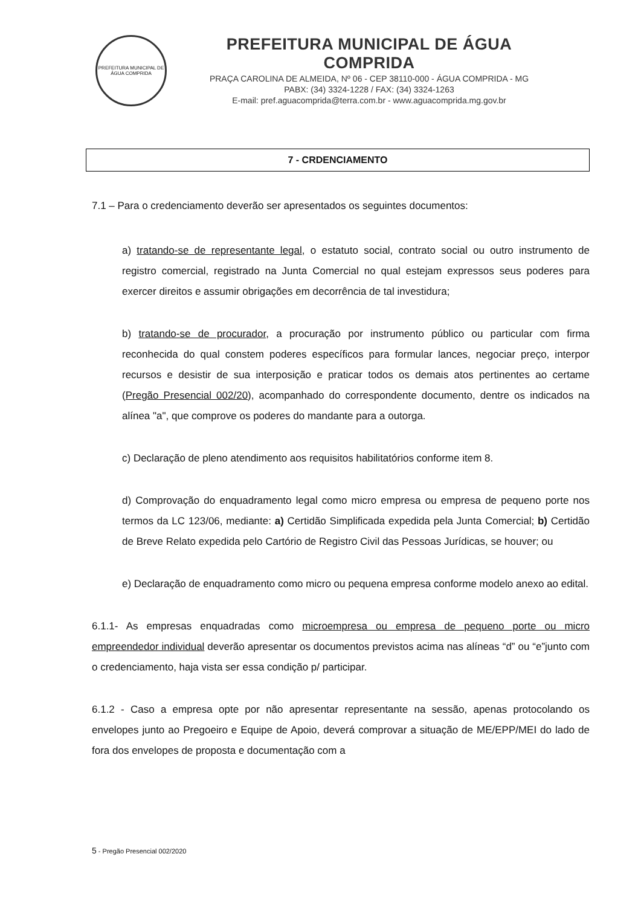PREFEITURA MUNICIPAL DE ÁGUA COMPRIDA
PREFEITURA MUNICIPAL DE ÁGUA COMPRIDA
PRAÇA CAROLINA DE ALMEIDA, Nº 06 - CEP 38110-000 - ÁGUA COMPRIDA - MG
PABX: (34) 3324-1228 / FAX: (34) 3324-1263
E-mail: pref.aguacomprida@terra.com.br - www.aguacomprida.mg.gov.br
7 - CRDENCIAMENTO
7.1 – Para o credenciamento deverão ser apresentados os seguintes documentos:
a) tratando-se de representante legal, o estatuto social, contrato social ou outro instrumento de registro comercial, registrado na Junta Comercial no qual estejam expressos seus poderes para exercer direitos e assumir obrigações em decorrência de tal investidura;
b) tratando-se de procurador, a procuração por instrumento público ou particular com firma reconhecida do qual constem poderes específicos para formular lances, negociar preço, interpor recursos e desistir de sua interposição e praticar todos os demais atos pertinentes ao certame (Pregão Presencial 002/20), acompanhado do correspondente documento, dentre os indicados na alínea "a", que comprove os poderes do mandante para a outorga.
c) Declaração de pleno atendimento aos requisitos habilitatórios conforme item 8.
d) Comprovação do enquadramento legal como micro empresa ou empresa de pequeno porte nos termos da LC 123/06, mediante: a) Certidão Simplificada expedida pela Junta Comercial; b) Certidão de Breve Relato expedida pelo Cartório de Registro Civil das Pessoas Jurídicas, se houver; ou
e) Declaração de enquadramento como micro ou pequena empresa conforme modelo anexo ao edital.
6.1.1- As empresas enquadradas como microempresa ou empresa de pequeno porte ou micro empreendedor individual deverão apresentar os documentos previstos acima nas alíneas “d” ou “e”junto com o credenciamento, haja vista ser essa condição p/ participar.
6.1.2 - Caso a empresa opte por não apresentar representante na sessão, apenas protocolando os envelopes junto ao Pregoeiro e Equipe de Apoio, deverá comprovar a situação de ME/EPP/MEI do lado de fora dos envelopes de proposta e documentação com a
5 - Pregão Presencial 002/2020